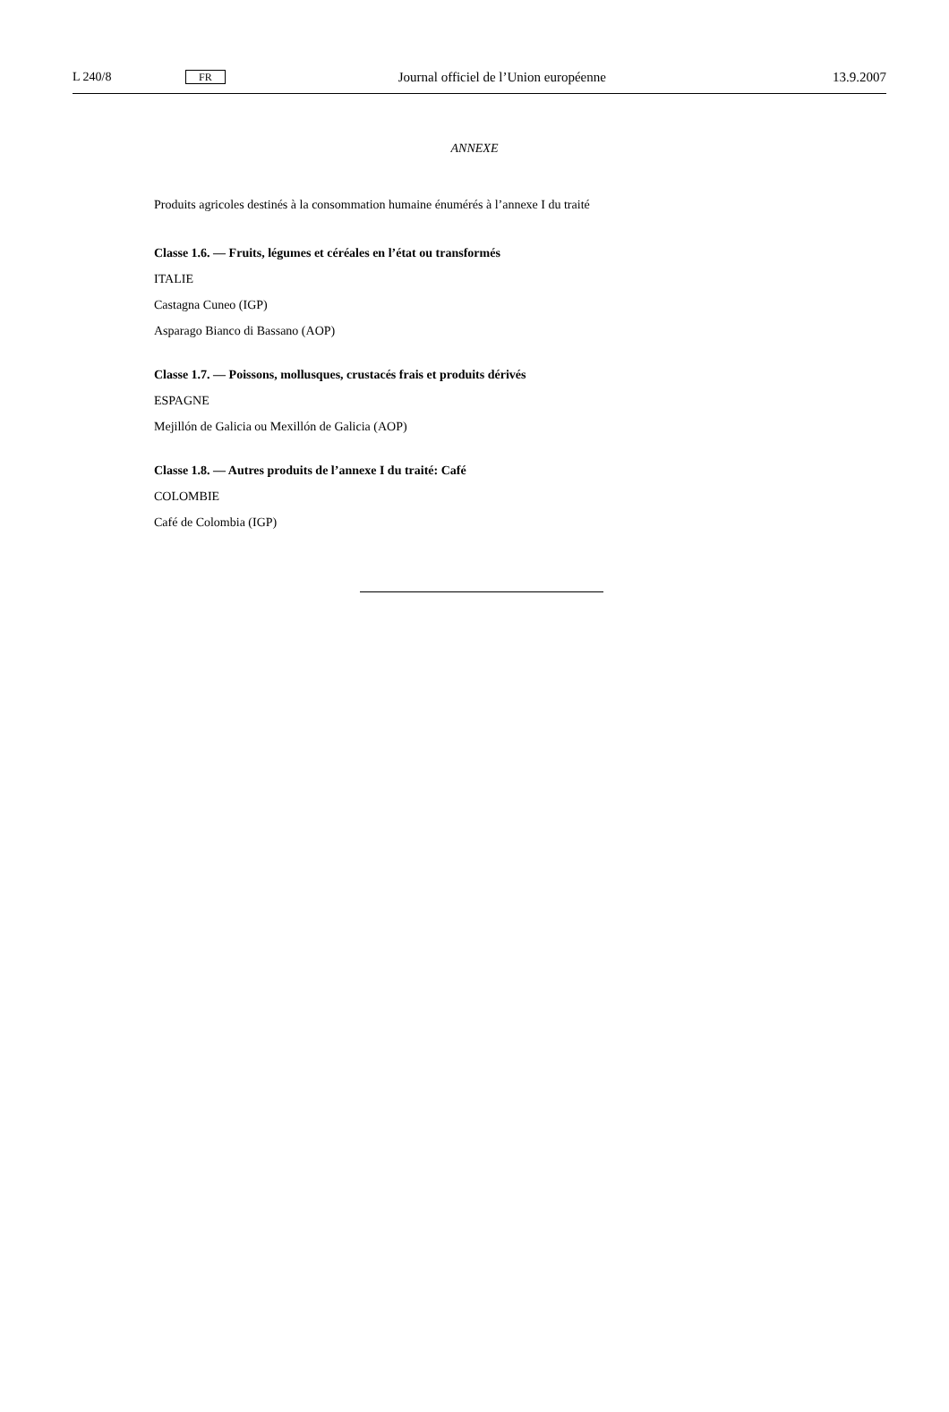L 240/8 FR Journal officiel de l’Union européenne 13.9.2007
ANNEXE
Produits agricoles destinés à la consommation humaine énumérés à l’annexe I du traité
Classe 1.6. — Fruits, légumes et céréales en l’état ou transformés
ITALIE
Castagna Cuneo (IGP)
Asparago Bianco di Bassano (AOP)
Classe 1.7. — Poissons, mollusques, crustacés frais et produits dérivés
ESPAGNE
Mejillón de Galicia ou Mexillón de Galicia (AOP)
Classe 1.8. — Autres produits de l’annexe I du traité: Café
COLOMBIE
Café de Colombia (IGP)